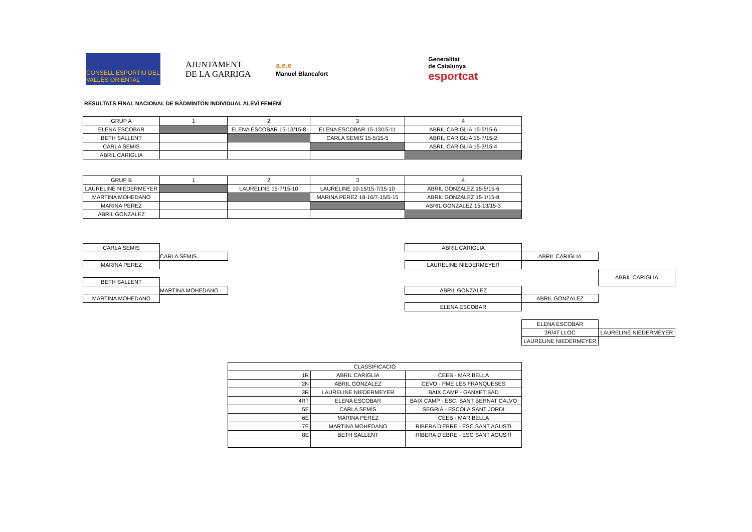CONSELL ESPORTIU DEL VALLÈS ORIENTAL
AJUNTAMENT
DE LA GARRIGA
a.e.e
Manuel Blancafort
Generalitat
de Catalunya
esportcat
RESULTATS FINAL NACIONAL DE BÀDMINTON INDIVIDUAL ALEVÍ FEMENÍ
| GRUP A | 1 | 2 | 3 | 4 |
| ELENA ESCOBAR | | ELENA ESCOBAR 15-13/15-8 | ELENA ESCOBAR 15-13/15-11 | ABRIL CARIGLIA 15-5/15-6 |
| BETH SALLENT | | | CARLA SEMIS 15-5/15-5 | ABRIL CARIGLIA 15-7/15-2 |
| CARLA SEMIS | | | | ABRIL CARIGLIA 15-3/15-4 |
| ABRIL CARIGLIA | | | | |
| GRUP B | 1 | 2 | 3 | 4 |
| LAURELINE NIEDERMEYER | | LAURELINE 15-7/15-10 | LAURELINE 10-15/15-7/15-10 | ABRIL GONZALEZ 15-5/15-6 |
| MARTINA MOHEDANO | | | MARINA PEREZ 18-16/7-15/5-15 | ABRIL GONZALEZ 15-1/15-8 |
| MARINA PEREZ | | | | ABRIL GONZALEZ 15-13/15-3 |
| ABRIL GONZALEZ | | | | |
CARLA SEMIS
CARLA SEMIS
MARINA PEREZ
BETH SALLENT
MARTINA MOHEDANO
MARTINA MOHEDANO
ABRIL CARIGLIA
ABRIL CARIGLIA
LAURELINE NIEDERMEYER
ABRIL CARIGLIA
ABRIL GONZALEZ
ABRIL GONZALEZ
ELENA ESCOBAR
ELENA ESCOBAR
3R/4T LLOC LAURELINE NIEDERMEYER
LAURELINE NIEDERMEYER
| CLASSIFICACIÓ | | |
| 1R | ABRIL CARIGLIA | CEEB - MAR BELLA |
| 2N | ABRIL GONZALEZ | CEVO - PME LES FRANQUESES |
| 3R | LAURELINE NIEDERMEYER | BAIX CAMP - GANXET BAD |
| 4RT | ELENA ESCOBAR | BAIX CAMP - ESC. SANT BERNAT CALVO |
| 5E | CARLA SEMIS | SEGRIÀ - ESCOLA SANT JORDI |
| 6E | MARINA PEREZ | CEEB - MAR BELLA |
| 7E | MARTINA MOHEDANO | RIBERA D'EBRE - ESC SANT AGUSTÍ |
| 8E | BETH SALLENT | RIBERA D'EBRE - ESC SANT AGUSTÍ |